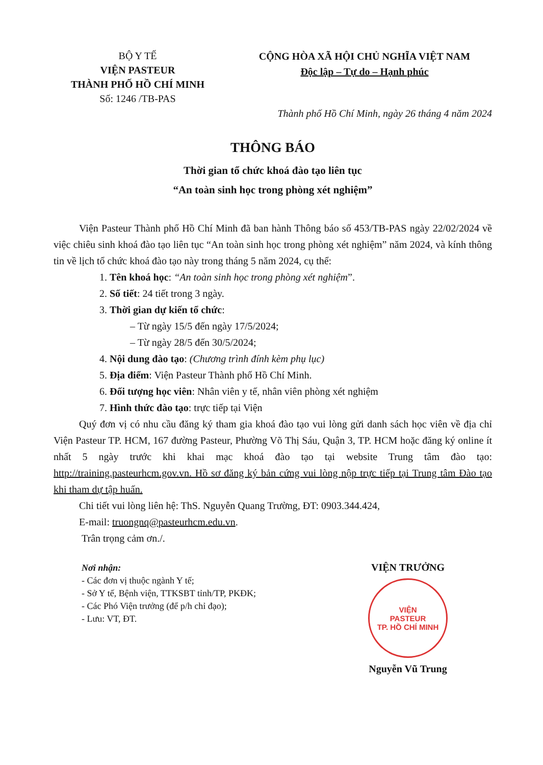BỘ Y TẾ
VIỆN PASTEUR
THÀNH PHỐ HỒ CHÍ MINH
Số: 1246 /TB-PAS
CỘNG HÒA XÃ HỘI CHỦ NGHĨA VIỆT NAM
Độc lập – Tự do – Hạnh phúc
Thành phố Hồ Chí Minh, ngày 26 tháng 4 năm 2024
THÔNG BÁO
Thời gian tổ chức khoá đào tạo liên tục
“An toàn sinh học trong phòng xét nghiệm”
Viện Pasteur Thành phố Hồ Chí Minh đã ban hành Thông báo số 453/TB-PAS ngày 22/02/2024 về việc chiêu sinh khoá đào tạo liên tục “An toàn sinh học trong phòng xét nghiệm” năm 2024, và kính thông tin về lịch tổ chức khoá đào tạo này trong tháng 5 năm 2024, cụ thể:
1. Tên khoá học: “An toàn sinh học trong phòng xét nghiệm”.
2. Số tiết: 24 tiết trong 3 ngày.
3. Thời gian dự kiến tổ chức:
– Từ ngày 15/5 đến ngày 17/5/2024;
– Từ ngày 28/5 đến 30/5/2024;
4. Nội dung đào tạo: (Chương trình đính kèm phụ lục)
5. Địa điểm: Viện Pasteur Thành phố Hồ Chí Minh.
6. Đối tượng học viên: Nhân viên y tế, nhân viên phòng xét nghiệm
7. Hình thức đào tạo: trực tiếp tại Viện
Quý đơn vị có nhu cầu đăng ký tham gia khoá đào tạo vui lòng gửi danh sách học viên về địa chỉ Viện Pasteur TP. HCM, 167 đường Pasteur, Phường Võ Thị Sáu, Quận 3, TP. HCM hoặc đăng ký online ít nhất 5 ngày trước khi khai mạc khoá đào tạo tại website Trung tâm đào tạo: http://training.pasteurhcm.gov.vn. Hồ sơ đăng ký bản cứng vui lòng nộp trực tiếp tại Trung tâm Đào tạo khi tham dự tập huấn.
Chi tiết vui lòng liên hệ: ThS. Nguyễn Quang Trường, ĐT: 0903.344.424,
E-mail: truongnq@pasteurhcm.edu.vn.
Trân trọng cảm ơn./.
Nơi nhận:
- Các đơn vị thuộc ngành Y tế;
- Sở Y tế, Bệnh viện, TTKSBT tỉnh/TP, PKĐK;
- Các Phó Viện trưởng (để p/h chỉ đạo);
- Lưu: VT, ĐT.
VIỆN TRƯỞNG
VIỆN
PASTEUR
TP. HỒ CHÍ MINH
Nguyễn Vũ Trung